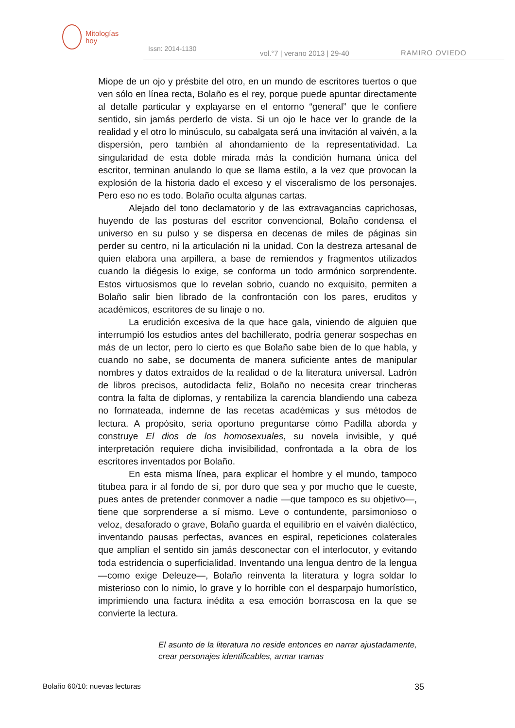Mitologías
hoy
Issn: 2014-1130
vol.°7 | verano 2013 | 29-40 RAMIRO OVIEDO
Miope de un ojo y présbite del otro, en un mundo de escritores tuertos o que ven sólo en línea recta, Bolaño es el rey, porque puede apuntar directamente al detalle particular y explayarse en el entorno “general” que le confiere sentido, sin jamás perderlo de vista. Si un ojo le hace ver lo grande de la realidad y el otro lo minúsculo, su cabalgata será una invitación al vaivén, a la dispersión, pero también al ahondamiento de la representatividad. La singularidad de esta doble mirada más la condición humana única del escritor, terminan anulando lo que se llama estilo, a la vez que provocan la explosión de la historia dado el exceso y el visceralismo de los personajes. Pero eso no es todo. Bolaño oculta algunas cartas.
Alejado del tono declamatorio y de las extravagancias caprichosas, huyendo de las posturas del escritor convencional, Bolaño condensa el universo en su pulso y se dispersa en decenas de miles de páginas sin perder su centro, ni la articulación ni la unidad. Con la destreza artesanal de quien elabora una arpillera, a base de remiendos y fragmentos utilizados cuando la diégesis lo exige, se conforma un todo armónico sorprendente. Estos virtuosismos que lo revelan sobrio, cuando no exquisito, permiten a Bolaño salir bien librado de la confrontación con los pares, eruditos y académicos, escritores de su linaje o no.
La erudición excesiva de la que hace gala, viniendo de alguien que interrumpió los estudios antes del bachillerato, podría generar sospechas en más de un lector, pero lo cierto es que Bolaño sabe bien de lo que habla, y cuando no sabe, se documenta de manera suficiente antes de manipular nombres y datos extraídos de la realidad o de la literatura universal. Ladrón de libros precisos, autodidacta feliz, Bolaño no necesita crear trincheras contra la falta de diplomas, y rentabiliza la carencia blandiendo una cabeza no formateada, indemne de las recetas académicas y sus métodos de lectura. A propósito, seria oportuno preguntarse cómo Padilla aborda y construye El dios de los homosexuales, su novela invisible, y qué interpretación requiere dicha invisibilidad, confrontada a la obra de los escritores inventados por Bolaño.
En esta misma línea, para explicar el hombre y el mundo, tampoco titubea para ir al fondo de sí, por duro que sea y por mucho que le cueste, pues antes de pretender conmover a nadie —que tampoco es su objetivo—, tiene que sorprenderse a sí mismo. Leve o contundente, parsimonioso o veloz, desaforado o grave, Bolaño guarda el equilibrio en el vaivén dialéctico, inventando pausas perfectas, avances en espiral, repeticiones colaterales que amplían el sentido sin jamás desconectar con el interlocutor, y evitando toda estridencia o superficialidad. Inventando una lengua dentro de la lengua —como exige Deleuze—, Bolaño reinventa la literatura y logra soldar lo misterioso con lo nimio, lo grave y lo horrible con el desparpajo humorístico, imprimiendo una factura inédita a esa emoción borrascosa en la que se convierte la lectura.
El asunto de la literatura no reside entonces en narrar ajustadamente, crear personajes identificables, armar tramas
Bolaño 60/10: nuevas lecturas 35